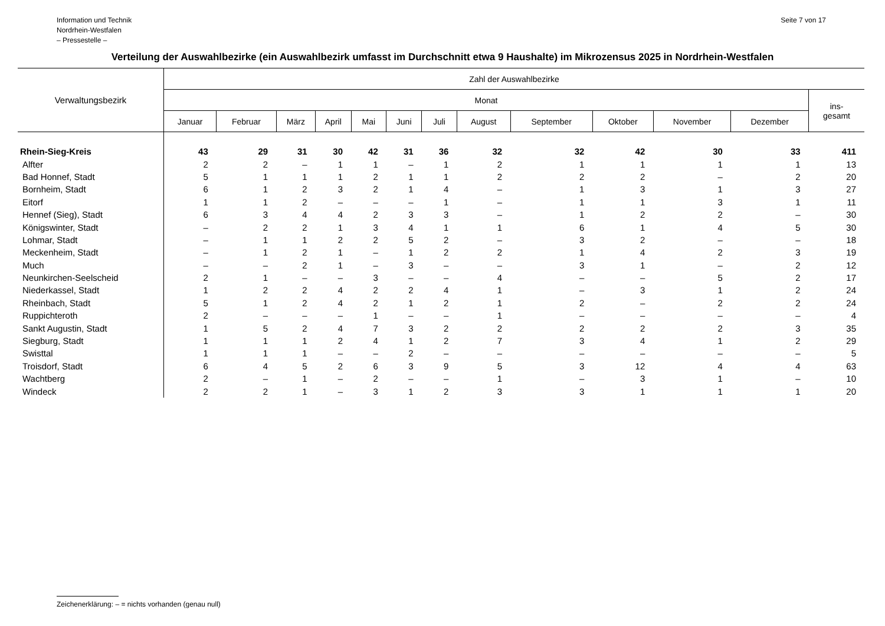Information und Technik
Nordrhein-Westfalen
– Pressestelle –
Seite 7 von 17
Verteilung der Auswahlbezirke (ein Auswahlbezirk umfasst im Durchschnitt etwa 9 Haushalte) im Mikrozensus 2025 in Nordrhein-Westfalen
| Verwaltungsbezirk | Zahl der Auswahlbezirke | | | | | | | | | | | | |
| --- | --- | --- | --- | --- | --- | --- | --- | --- | --- | --- | --- | --- | --- |
| | Monat | | | | | | | | | | | | ins- gesamt |
| | Januar | Februar | März | April | Mai | Juni | Juli | August | September | Oktober | November | Dezember | |
| Rhein-Sieg-Kreis | 43 | 29 | 31 | 30 | 42 | 31 | 36 | 32 | 32 | 42 | 30 | 33 | 411 |
| Alfter | 2 | 2 | – | 1 | 1 | – | 1 | 2 | 1 | 1 | 1 | 1 | 13 |
| Bad Honnef, Stadt | 5 | 1 | 1 | 1 | 2 | 1 | 1 | 2 | 2 | 2 | – | 2 | 20 |
| Bornheim, Stadt | 6 | 1 | 2 | 3 | 2 | 1 | 4 | – | 1 | 3 | 1 | 3 | 27 |
| Eitorf | 1 | 1 | 2 | – | – | – | 1 | – | 1 | 1 | 3 | 1 | 11 |
| Hennef (Sieg), Stadt | 6 | 3 | 4 | 4 | 2 | 3 | 3 | – | 1 | 2 | 2 | – | 30 |
| Königswinter, Stadt | – | 2 | 2 | 1 | 3 | 4 | 1 | 1 | 6 | 1 | 4 | 5 | 30 |
| Lohmar, Stadt | – | 1 | 1 | 2 | 2 | 5 | 2 | – | 3 | 2 | – | – | 18 |
| Meckenheim, Stadt | – | 1 | 2 | 1 | – | 1 | 2 | 2 | 1 | 4 | 2 | 3 | 19 |
| Much | – | – | 2 | 1 | – | 3 | – | – | 3 | 1 | – | 2 | 12 |
| Neunkirchen-Seelscheid | 2 | 1 | – | – | 3 | – | – | 4 | – | – | 5 | 2 | 17 |
| Niederkassel, Stadt | 1 | 2 | 2 | 4 | 2 | 2 | 4 | 1 | – | 3 | 1 | 2 | 24 |
| Rheinbach, Stadt | 5 | 1 | 2 | 4 | 2 | 1 | 2 | 1 | 2 | – | 2 | 2 | 24 |
| Ruppichteroth | 2 | – | – | – | 1 | – | – | 1 | – | – | – | – | 4 |
| Sankt Augustin, Stadt | 1 | 5 | 2 | 4 | 7 | 3 | 2 | 2 | 2 | 2 | 2 | 3 | 35 |
| Siegburg, Stadt | 1 | 1 | 1 | 2 | 4 | 1 | 2 | 7 | 3 | 4 | 1 | 2 | 29 |
| Swisttal | 1 | 1 | 1 | – | – | 2 | – | – | – | – | – | – | 5 |
| Troisdorf, Stadt | 6 | 4 | 5 | 2 | 6 | 3 | 9 | 5 | 3 | 12 | 4 | 4 | 63 |
| Wachtberg | 2 | – | 1 | – | 2 | – | – | 1 | – | 3 | 1 | – | 10 |
| Windeck | 2 | 2 | 1 | – | 3 | 1 | 2 | 3 | 3 | 1 | 1 | 1 | 20 |
Zeichenerklärung: – = nichts vorhanden (genau null)